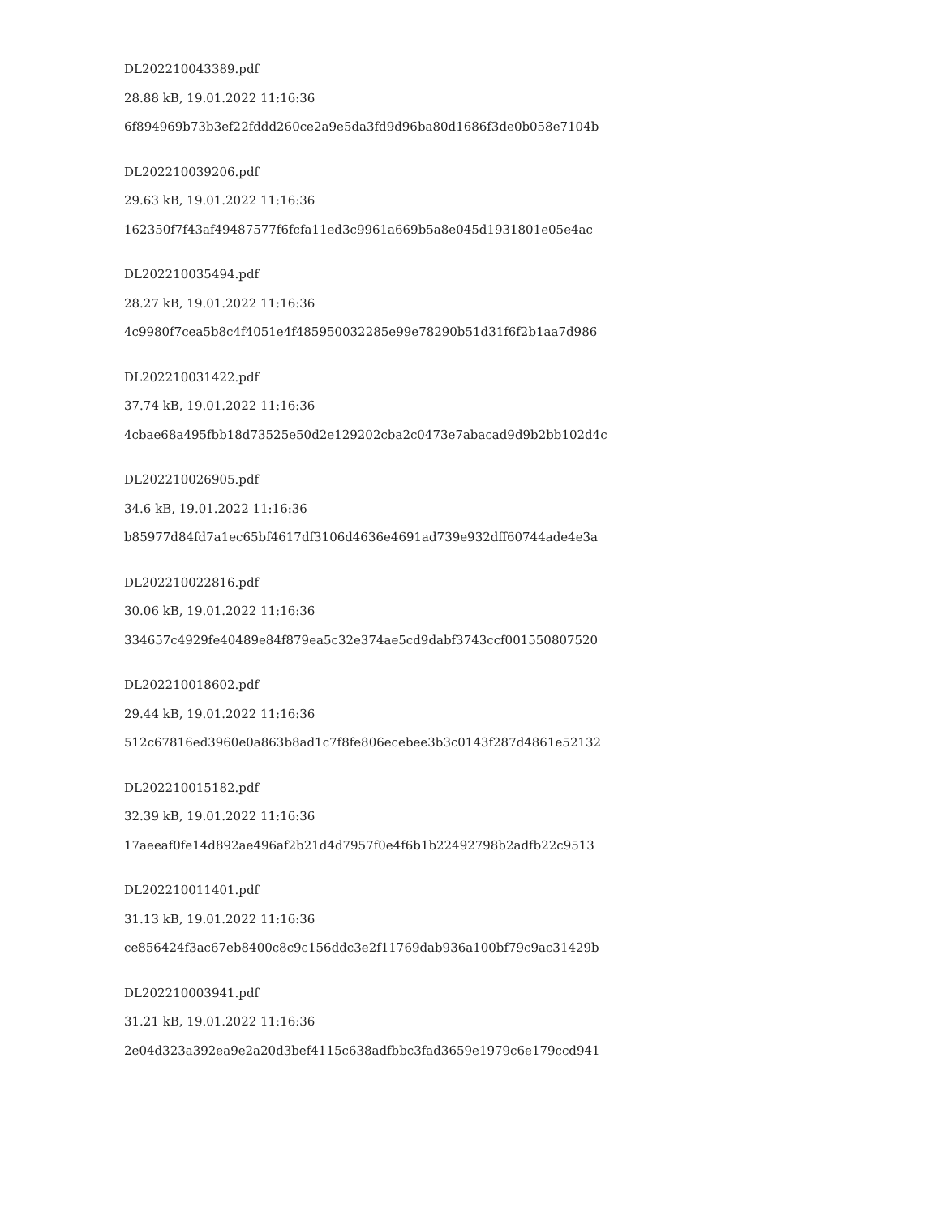DL202210043389.pdf
28.88 kB, 19.01.2022 11:16:36
6f894969b73b3ef22fddd260ce2a9e5da3fd9d96ba80d1686f3de0b058e7104b
DL202210039206.pdf
29.63 kB, 19.01.2022 11:16:36
162350f7f43af49487577f6fcfa11ed3c9961a669b5a8e045d1931801e05e4ac
DL202210035494.pdf
28.27 kB, 19.01.2022 11:16:36
4c9980f7cea5b8c4f4051e4f485950032285e99e78290b51d31f6f2b1aa7d986
DL202210031422.pdf
37.74 kB, 19.01.2022 11:16:36
4cbae68a495fbb18d73525e50d2e129202cba2c0473e7abacad9d9b2bb102d4c
DL202210026905.pdf
34.6 kB, 19.01.2022 11:16:36
b85977d84fd7a1ec65bf4617df3106d4636e4691ad739e932dff60744ade4e3a
DL202210022816.pdf
30.06 kB, 19.01.2022 11:16:36
334657c4929fe40489e84f879ea5c32e374ae5cd9dabf3743ccf001550807520
DL202210018602.pdf
29.44 kB, 19.01.2022 11:16:36
512c67816ed3960e0a863b8ad1c7f8fe806ecebee3b3c0143f287d4861e52132
DL202210015182.pdf
32.39 kB, 19.01.2022 11:16:36
17aeeaf0fe14d892ae496af2b21d4d7957f0e4f6b1b22492798b2adfb22c9513
DL202210011401.pdf
31.13 kB, 19.01.2022 11:16:36
ce856424f3ac67eb8400c8c9c156ddc3e2f11769dab936a100bf79c9ac31429b
DL202210003941.pdf
31.21 kB, 19.01.2022 11:16:36
2e04d323a392ea9e2a20d3bef4115c638adfbbc3fad3659e1979c6e179ccd941